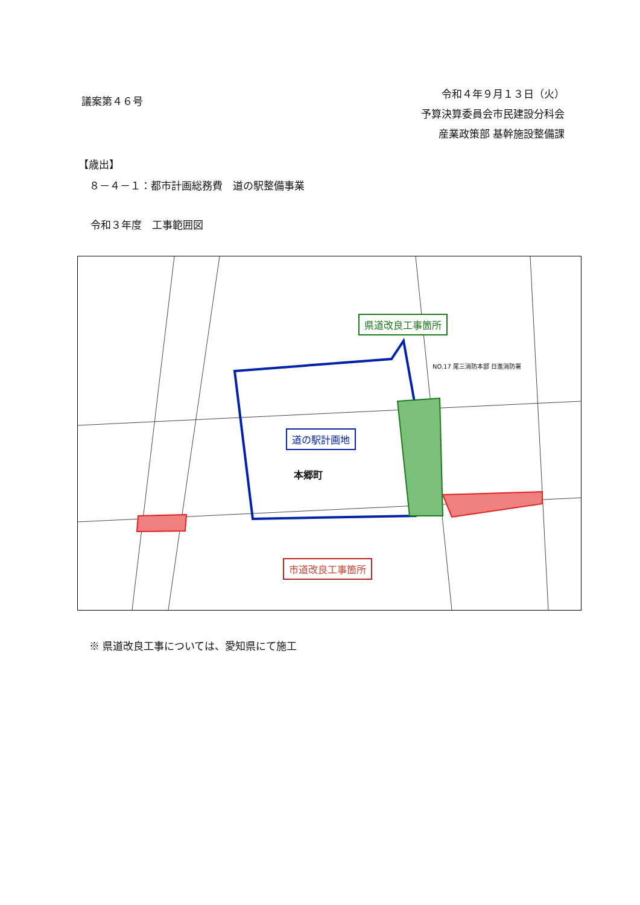議案第４６号
令和４年９月１３日（火）
予算決算委員会市民建設分科会
産業政策部 基幹施設整備課
【歳出】
８－４－１：都市計画総務費　道の駅整備事業
令和３年度　工事範囲図
県道改良工事箇所
道の駅計画地
本郷町
NO.17 尾三消防本部 日進消防署
市道改良工事箇所
※ 県道改良工事については、愛知県にて施工